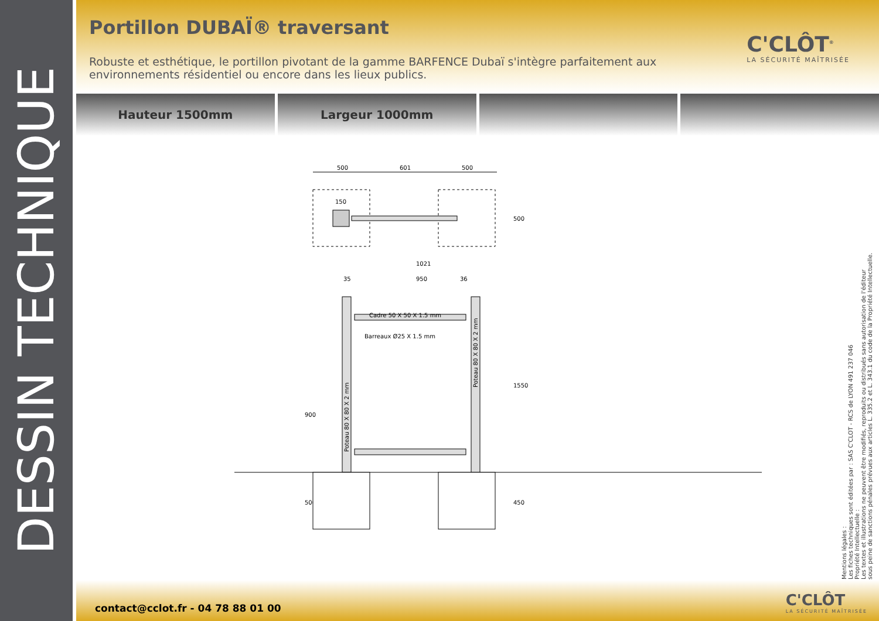DESSIN TECHNIQUE
Portillon DUBAÏ® traversant
Robuste et esthétique, le portillon pivotant de la gamme BARFENCE Dubaï s'intègre parfaitement aux environnements résidentiel ou encore dans les lieux publics.
C'CLÔT<sup>®</sup>
LA SÉCURITÉ MAÎTRISÉE
Hauteur 1500mm Largeur 1000mm
500
601
500
150
500
1021
950
35
36
Cadre 50 X 50 X 1.5 mm
Barreaux Ø25 X 1.5 mm
900
1550
500
450
Poteau 80 X 80 X 2 mm
Poteau 80 X 80 X 2 mm
Mentions légales :
Les fiches techniques sont éditées par : SAS C'CLOT - RCS de LYON 491 237 046
Propriété Intellectuelle :
Les textes et illustrations ne peuvent être modifiés, reproduits ou distribués sans autorisation de l'éditeur
sous peine de sanctions pénales prévues aux articles L. 335.2 et L. 343.1 du code de la Propriété Intellectuelle.
contact@cclot.fr - 04 78 88 01 00
C'CLÔT
LA SÉCURITÉ MAÎTRISÉE